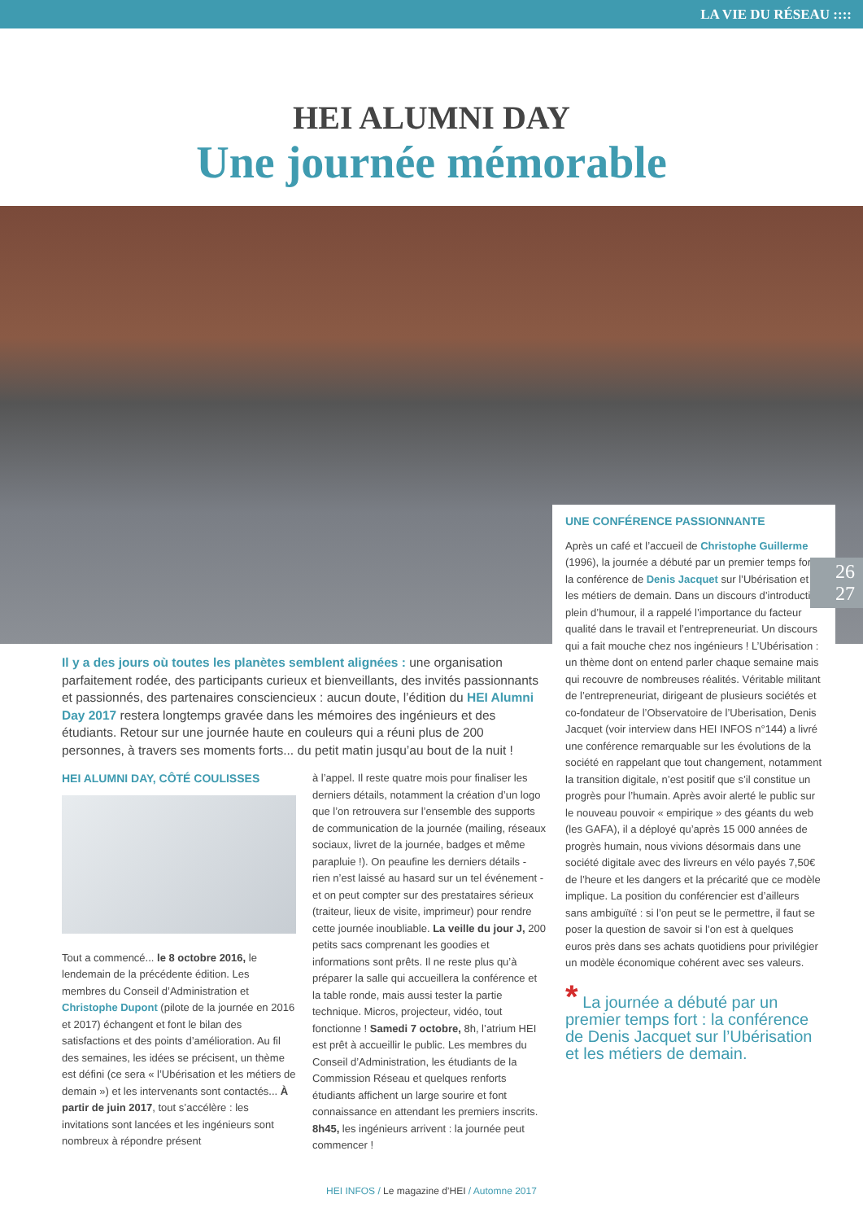LA VIE DU RÉSEAU ::::
HEI ALUMNI DAY
Une journée mémorable
UNE CONFÉRENCE PASSIONNANTE
Après un café et l’accueil de Christophe Guillerme (1996), la journée a débuté par un premier temps fort : la conférence de Denis Jacquet sur l’Ubérisation et les métiers de demain. Dans un discours d’introduction plein d’humour, il a rappelé l’importance du facteur qualité dans le travail et l’entrepreneuriat. Un discours qui a fait mouche chez nos ingénieurs ! L’Ubérisation : un thème dont on entend parler chaque semaine mais qui recouvre de nombreuses réalités. Véritable militant de l’entrepreneuriat, dirigeant de plusieurs sociétés et co-fondateur de l’Observatoire de l’Uberisation, Denis Jacquet (voir interview dans HEI INFOS n°144) a livré une conférence remarquable sur les évolutions de la société en rappelant que tout changement, notamment la transition digitale, n’est positif que s’il constitue un progrès pour l’humain. Après avoir alerté le public sur le nouveau pouvoir « empirique » des géants du web (les GAFA), il a déployé qu’après 15 000 années de progrès humain, nous vivions désormais dans une société digitale avec des livreurs en vélo payés 7,50€ de l’heure et les dangers et la précarité que ce modèle implique. La position du conférencier est d’ailleurs sans ambiguïté : si l’on peut se le permettre, il faut se poser la question de savoir si l’on est à quelques euros près dans ses achats quotidiens pour privilégier un modèle économique cohérent avec ses valeurs.
* La journée a débuté par un premier temps fort : la conférence de Denis Jacquet sur l’Ubérisation et les métiers de demain.
26
27
Il y a des jours où toutes les planètes semblent alignées : une organisation parfaitement rodée, des participants curieux et bienveillants, des invités passionnants et passionnés, des partenaires consciencieux : aucun doute, l’édition du HEI Alumni Day 2017 restera longtemps gravée dans les mémoires des ingénieurs et des étudiants. Retour sur une journée haute en couleurs qui a réuni plus de 200 personnes, à travers ses moments forts... du petit matin jusqu’au bout de la nuit !
HEI ALUMNI DAY, CÔTÉ COULISSES
Tout a commencé... le 8 octobre 2016, le lendemain de la précédente édition. Les membres du Conseil d’Administration et Christophe Dupont (pilote de la journée en 2016 et 2017) échangent et font le bilan des satisfactions et des points d’amélioration. Au fil des semaines, les idées se précisent, un thème est défini (ce sera « l’Ubérisation et les métiers de demain ») et les intervenants sont contactés... À partir de juin 2017, tout s’accélère : les invitations sont lancées et les ingénieurs sont nombreux à répondre présent
à l’appel. Il reste quatre mois pour finaliser les derniers détails, notamment la création d’un logo que l’on retrouvera sur l’ensemble des supports de communication de la journée (mailing, réseaux sociaux, livret de la journée, badges et même parapluie !). On peaufine les derniers détails - rien n’est laissé au hasard sur un tel événement - et on peut compter sur des prestataires sérieux (traiteur, lieux de visite, imprimeur) pour rendre cette journée inoubliable. La veille du jour J, 200 petits sacs comprenant les goodies et informations sont prêts. Il ne reste plus qu’à préparer la salle qui accueillera la conférence et la table ronde, mais aussi tester la partie technique. Micros, projecteur, vidéo, tout fonctionne ! Samedi 7 octobre, 8h, l’atrium HEI est prêt à accueillir le public. Les membres du Conseil d’Administration, les étudiants de la Commission Réseau et quelques renforts étudiants affichent un large sourire et font connaissance en attendant les premiers inscrits. 8h45, les ingénieurs arrivent : la journée peut commencer !
HEI INFOS / Le magazine d’HEI / Automne 2017